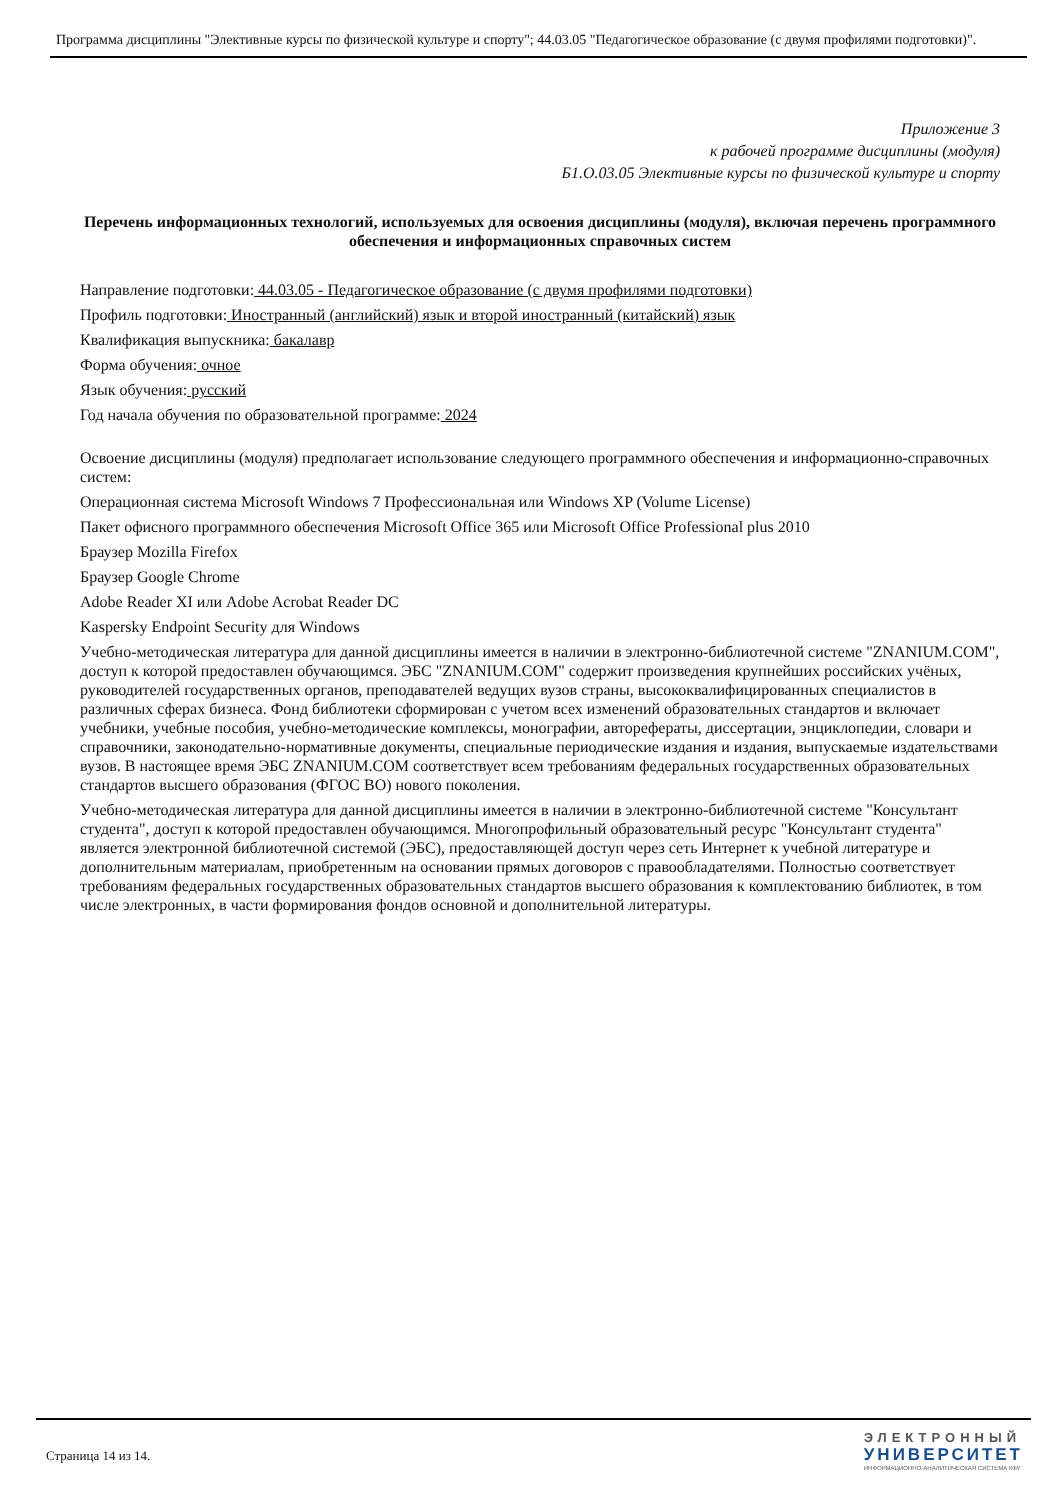Программа дисциплины "Элективные курсы по физической культуре и спорту"; 44.03.05 "Педагогическое образование (с двумя профилями подготовки)".
Приложение 3
к рабочей программе дисциплины (модуля)
Б1.О.03.05 Элективные курсы по физической культуре и спорту
Перечень информационных технологий, используемых для освоения дисциплины (модуля), включая перечень программного обеспечения и информационных справочных систем
Направление подготовки: 44.03.05 - Педагогическое образование (с двумя профилями подготовки)
Профиль подготовки: Иностранный (английский) язык и второй иностранный (китайский) язык
Квалификация выпускника: бакалавр
Форма обучения: очное
Язык обучения: русский
Год начала обучения по образовательной программе: 2024
Освоение дисциплины (модуля) предполагает использование следующего программного обеспечения и информационно-справочных систем:
Операционная система Microsoft Windows 7 Профессиональная или Windows XP (Volume License)
Пакет офисного программного обеспечения Microsoft Office 365 или Microsoft Office Professional plus 2010
Браузер Mozilla Firefox
Браузер Google Chrome
Adobe Reader XI или Adobe Acrobat Reader DC
Kaspersky Endpoint Security для Windows
Учебно-методическая литература для данной дисциплины имеется в наличии в электронно-библиотечной системе "ZNANIUM.COM", доступ к которой предоставлен обучающимся. ЭБС "ZNANIUM.COM" содержит произведения крупнейших российских учёных, руководителей государственных органов, преподавателей ведущих вузов страны, высококвалифицированных специалистов в различных сферах бизнеса. Фонд библиотеки сформирован с учетом всех изменений образовательных стандартов и включает учебники, учебные пособия, учебно-методические комплексы, монографии, авторефераты, диссертации, энциклопедии, словари и справочники, законодательно-нормативные документы, специальные периодические издания и издания, выпускаемые издательствами вузов. В настоящее время ЭБС ZNANIUM.COM соответствует всем требованиям федеральных государственных образовательных стандартов высшего образования (ФГОС ВО) нового поколения.
Учебно-методическая литература для данной дисциплины имеется в наличии в электронно-библиотечной системе "Консультант студента", доступ к которой предоставлен обучающимся. Многопрофильный образовательный ресурс "Консультант студента" является электронной библиотечной системой (ЭБС), предоставляющей доступ через сеть Интернет к учебной литературе и дополнительным материалам, приобретенным на основании прямых договоров с правообладателями. Полностью соответствует требованиям федеральных государственных образовательных стандартов высшего образования к комплектованию библиотек, в том числе электронных, в части формирования фондов основной и дополнительной литературы.
Страница 14 из 14.
ЭЛЕКТРОННЫЙ
УНИВЕРСИТЕТ
ИНФОРМАЦИОННО-АНАЛИТИЧЕСКАЯ СИСТЕМА КФУ